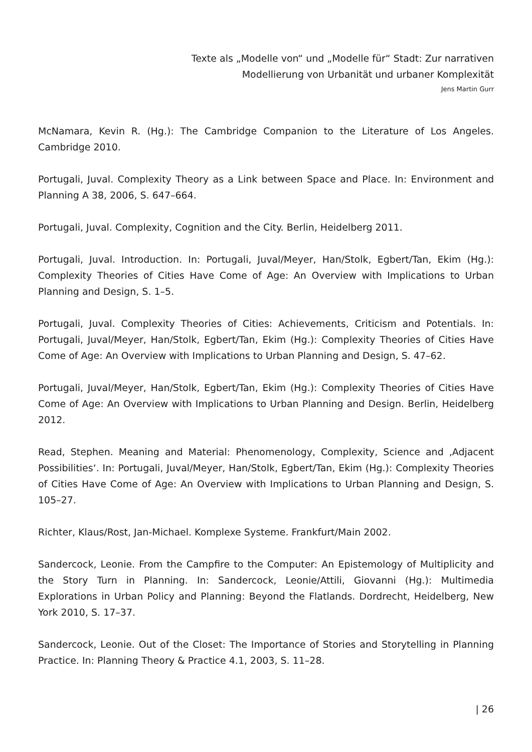Texte als „Modelle von“ und „Modelle für“ Stadt: Zur narrativen
Modellierung von Urbanität und urbaner Komplexität
Jens Martin Gurr
McNamara, Kevin R. (Hg.): The Cambridge Companion to the Literature of Los Angeles. Cambridge 2010.
Portugali, Juval. Complexity Theory as a Link between Space and Place. In: Environment and Planning A 38, 2006, S. 647–664.
Portugali, Juval. Complexity, Cognition and the City. Berlin, Heidelberg 2011.
Portugali, Juval. Introduction. In: Portugali, Juval/Meyer, Han/Stolk, Egbert/Tan, Ekim (Hg.): Complexity Theories of Cities Have Come of Age: An Overview with Implications to Urban Planning and Design, S. 1–5.
Portugali, Juval. Complexity Theories of Cities: Achievements, Criticism and Potentials. In: Portugali, Juval/Meyer, Han/Stolk, Egbert/Tan, Ekim (Hg.): Complexity Theories of Cities Have Come of Age: An Overview with Implications to Urban Planning and Design, S. 47–62.
Portugali, Juval/Meyer, Han/Stolk, Egbert/Tan, Ekim (Hg.): Complexity Theories of Cities Have Come of Age: An Overview with Implications to Urban Planning and Design. Berlin, Heidelberg 2012.
Read, Stephen. Meaning and Material: Phenomenology, Complexity, Science and ‚Adjacent Possibilities‘. In: Portugali, Juval/Meyer, Han/Stolk, Egbert/Tan, Ekim (Hg.): Complexity Theories of Cities Have Come of Age: An Overview with Implications to Urban Planning and Design, S. 105–27.
Richter, Klaus/Rost, Jan-Michael. Komplexe Systeme. Frankfurt/Main 2002.
Sandercock, Leonie. From the Campfire to the Computer: An Epistemology of Multiplicity and the Story Turn in Planning. In: Sandercock, Leonie/Attili, Giovanni (Hg.): Multimedia Explorations in Urban Policy and Planning: Beyond the Flatlands. Dordrecht, Heidelberg, New York 2010, S. 17–37.
Sandercock, Leonie. Out of the Closet: The Importance of Stories and Storytelling in Planning Practice. In: Planning Theory & Practice 4.1, 2003, S. 11–28.
| 26